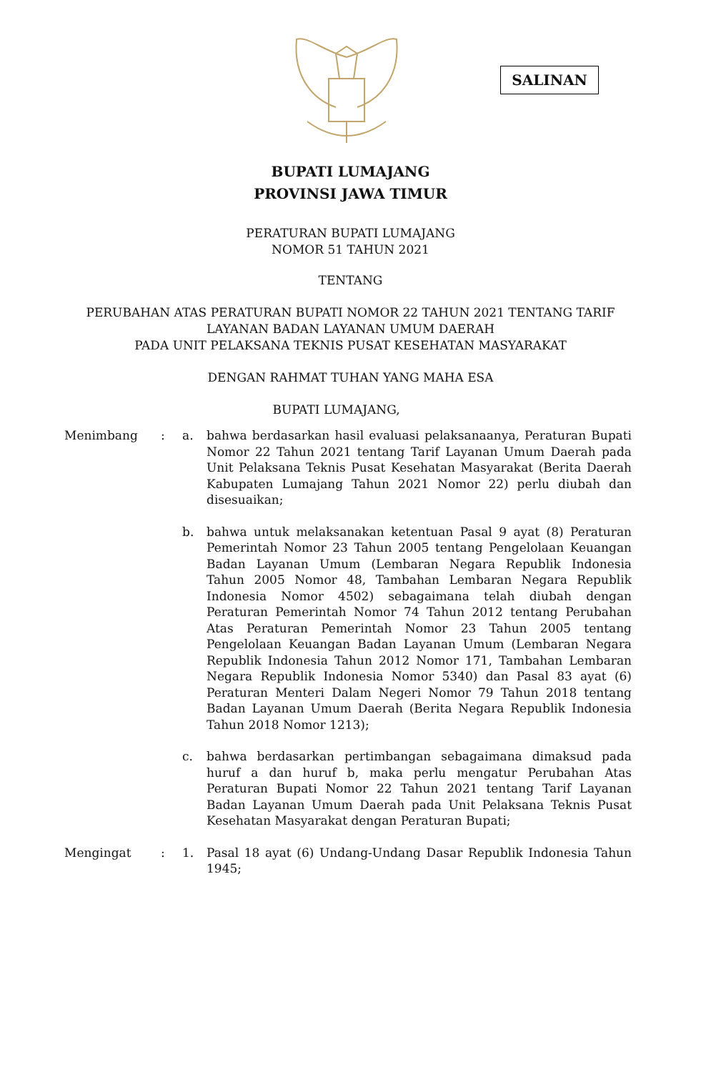SALINAN
BUPATI LUMAJANG
PROVINSI JAWA TIMUR
PERATURAN BUPATI LUMAJANG
NOMOR 51 TAHUN 2021
TENTANG
PERUBAHAN ATAS PERATURAN BUPATI NOMOR 22 TAHUN 2021 TENTANG TARIF
LAYANAN BADAN LAYANAN UMUM DAERAH
PADA UNIT PELAKSANA TEKNIS PUSAT KESEHATAN MASYARAKAT
DENGAN RAHMAT TUHAN YANG MAHA ESA
BUPATI LUMAJANG,
Menimbang : a. bahwa berdasarkan hasil evaluasi pelaksanaanya, Peraturan Bupati Nomor 22 Tahun 2021 tentang Tarif Layanan Umum Daerah pada Unit Pelaksana Teknis Pusat Kesehatan Masyarakat (Berita Daerah Kabupaten Lumajang Tahun 2021 Nomor 22) perlu diubah dan disesuaikan;
b. bahwa untuk melaksanakan ketentuan Pasal 9 ayat (8) Peraturan Pemerintah Nomor 23 Tahun 2005 tentang Pengelolaan Keuangan Badan Layanan Umum (Lembaran Negara Republik Indonesia Tahun 2005 Nomor 48, Tambahan Lembaran Negara Republik Indonesia Nomor 4502) sebagaimana telah diubah dengan Peraturan Pemerintah Nomor 74 Tahun 2012 tentang Perubahan Atas Peraturan Pemerintah Nomor 23 Tahun 2005 tentang Pengelolaan Keuangan Badan Layanan Umum (Lembaran Negara Republik Indonesia Tahun 2012 Nomor 171, Tambahan Lembaran Negara Republik Indonesia Nomor 5340) dan Pasal 83 ayat (6) Peraturan Menteri Dalam Negeri Nomor 79 Tahun 2018 tentang Badan Layanan Umum Daerah (Berita Negara Republik Indonesia Tahun 2018 Nomor 1213);
c. bahwa berdasarkan pertimbangan sebagaimana dimaksud pada huruf a dan huruf b, maka perlu mengatur Perubahan Atas Peraturan Bupati Nomor 22 Tahun 2021 tentang Tarif Layanan Badan Layanan Umum Daerah pada Unit Pelaksana Teknis Pusat Kesehatan Masyarakat dengan Peraturan Bupati;
Mengingat : 1. Pasal 18 ayat (6) Undang-Undang Dasar Republik Indonesia Tahun 1945;